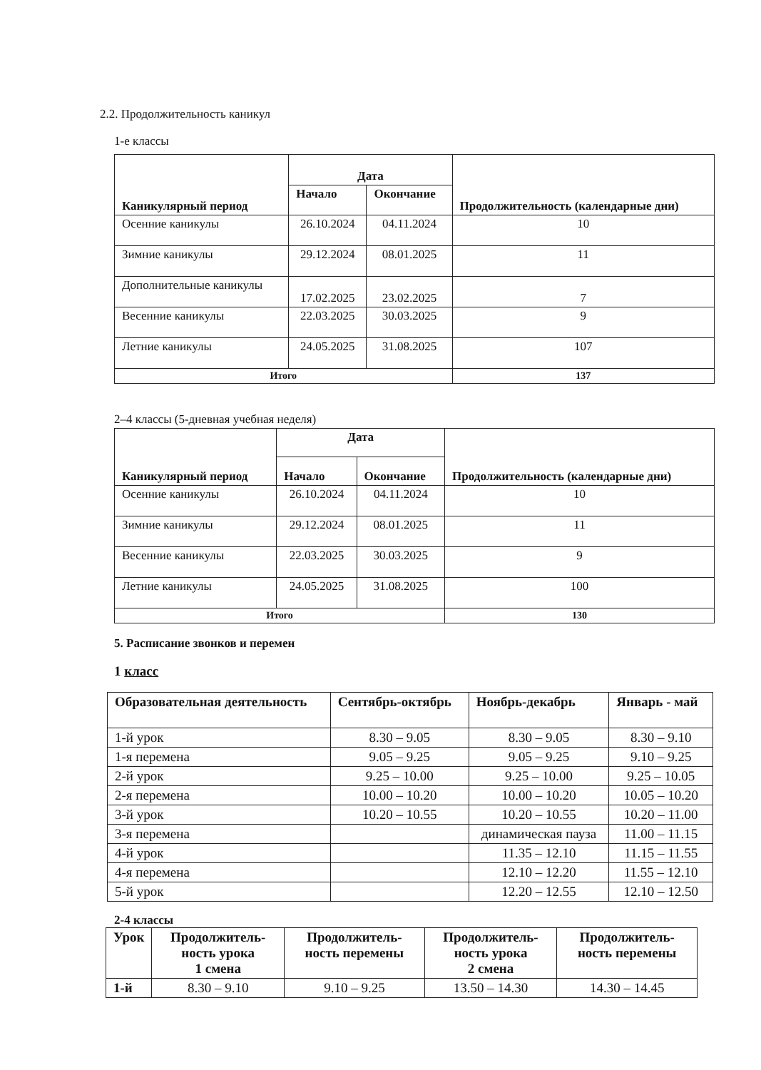2.2. Продолжительность каникул
1-е классы
| Каникулярный период | Дата | | Продолжительность (календарные дни) |
| --- | --- | --- | --- |
| | Начало | Окончание | |
| Осенние каникулы | 26.10.2024 | 04.11.2024 | 10 |
| Зимние каникулы | 29.12.2024 | 08.01.2025 | 11 |
| Дополнительные каникулы | 17.02.2025 | 23.02.2025 | 7 |
| Весенние каникулы | 22.03.2025 | 30.03.2025 | 9 |
| Летние каникулы | 24.05.2025 | 31.08.2025 | 107 |
| Итого | | | 137 |
2–4 классы (5-дневная учебная неделя)
| Каникулярный период | Дата | | Продолжительность (календарные дни) |
| --- | --- | --- | --- |
| | Начало | Окончание | |
| Осенние каникулы | 26.10.2024 | 04.11.2024 | 10 |
| Зимние каникулы | 29.12.2024 | 08.01.2025 | 11 |
| Весенние каникулы | 22.03.2025 | 30.03.2025 | 9 |
| Летние каникулы | 24.05.2025 | 31.08.2025 | 100 |
| Итого | | | 130 |
5. Расписание звонков и перемен
1 класс
| Образовательная деятельность | Сентябрь-октябрь | Ноябрь-декабрь | Январь - май |
| --- | --- | --- | --- |
| 1-й урок | 8.30 – 9.05 | 8.30 – 9.05 | 8.30 – 9.10 |
| 1-я перемена | 9.05 – 9.25 | 9.05 – 9.25 | 9.10 – 9.25 |
| 2-й урок | 9.25 – 10.00 | 9.25 – 10.00 | 9.25 – 10.05 |
| 2-я перемена | 10.00 – 10.20 | 10.00 – 10.20 | 10.05 – 10.20 |
| 3-й урок | 10.20 – 10.55 | 10.20 – 10.55 | 10.20 – 11.00 |
| 3-я перемена | | динамическая пауза | 11.00 – 11.15 |
| 4-й урок | | 11.35 – 12.10 | 11.15 – 11.55 |
| 4-я перемена | | 12.10 – 12.20 | 11.55 – 12.10 |
| 5-й урок | | 12.20 – 12.55 | 12.10 – 12.50 |
2-4 классы
| Урок | Продолжитель-ность урока 1 смена | Продолжитель-ность перемены | Продолжитель-ность урока 2 смена | Продолжитель-ность перемены |
| --- | --- | --- | --- | --- |
| 1-й | 8.30 – 9.10 | 9.10 – 9.25 | 13.50 – 14.30 | 14.30 – 14.45 |